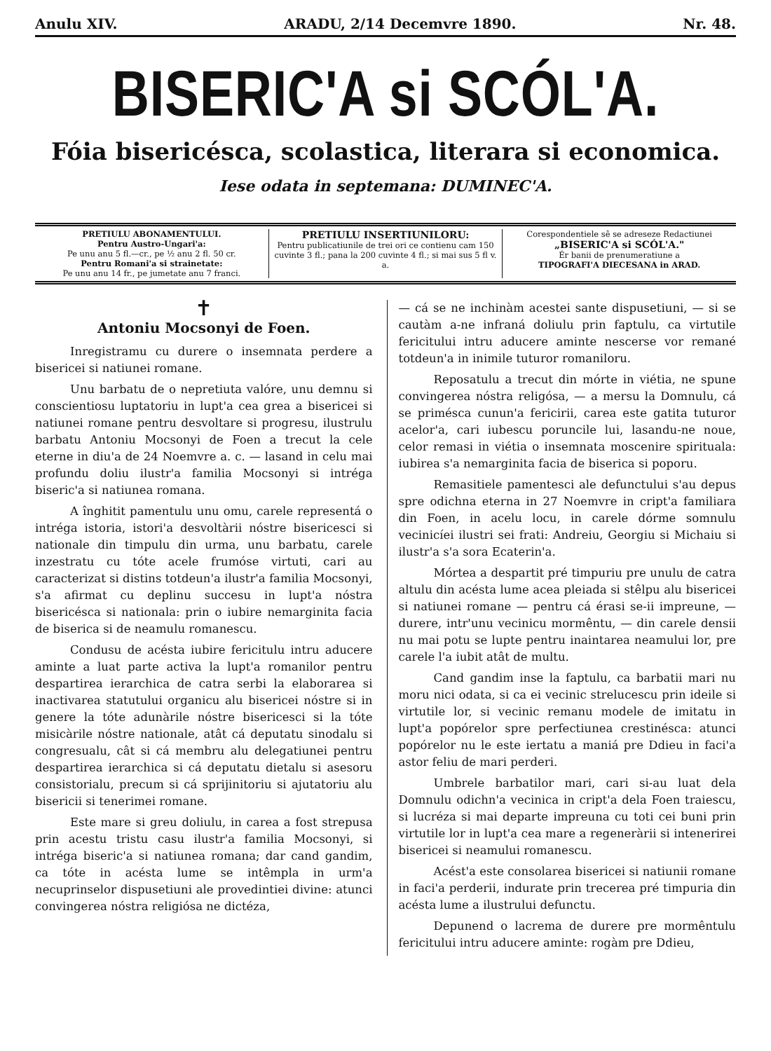Anulu XIV. ARADU, 2/14 Decemvre 1890. Nr. 48.
BISERIC'A si SCÓL'A.
Fóia bisericésca, scolastica, literara si economica.
Iese odata in septemana: DUMINEC'A.
PRETIULU ABONAMENTULUI.
Pentru Austro-Ungari'a:
Pe unu anu 5 fl.—cr., pe ½ anu 2 fl. 50 cr.
Pentru Romani'a si strainetate:
Pe unu anu 14 fr., pe jumetate anu 7 franci.
PRETIULU INSERTIUNILORU:
Pentru publicatiunile de trei ori ce contienu cam 150 cuvinte 3 fl.; pana la 200 cuvinte 4 fl.; si mai sus 5 fl v. a.
Corespondentiele sê se adreseze Redactiunei
„BISERIC'A si SCÓL'A."
Ér banii de prenumeratiune a
TIPOGRAFI'A DIECESANA in ARAD.
✝
Antoniu Mocsonyi de Foen.
Inregistramu cu durere o insemnata perdere a bisericei si natiunei romane.
Unu barbatu de o nepretiuta valóre, unu demnu si conscientiosu luptatoriu in lupt'a cea grea a bisericei si natiunei romane pentru desvoltare si progresu, ilustrulu barbatu Antoniu Mocsonyi de Foen a trecut la cele eterne in diu'a de 24 Noemvre a. c. — lasand in celu mai profundu doliu ilustr'a familia Mocsonyi si intréga biseric'a si natiunea romana.
A înghitit pamentulu unu omu, carele representá o intréga istoria, istori'a desvoltàrii nóstre bisericesci si nationale din timpulu din urma, unu barbatu, carele inzestratu cu tóte acele frumóse virtuti, cari au caracterizat si distins totdeun'a ilustr'a familia Mocsonyi, s'a afirmat cu deplinu succesu in lupt'a nóstra bisericésca si nationala: prin o iubire nemarginita facia de biserica si de neamulu romanescu.
Condusu de acésta iubire fericitulu intru aducere aminte a luat parte activa la lupt'a romanilor pentru despartirea ierarchica de catra serbi la elaborarea si inactivarea statutului organicu alu bisericei nóstre si in genere la tóte adunàrile nóstre bisericesci si la tóte misicàrile nóstre nationale, atât cá deputatu sinodalu si congresualu, cât si cá membru alu delegatiunei pentru despartirea ierarchica si cá deputatu dietalu si asesoru consistorialu, precum si cá sprijinitoriu si ajutatoriu alu bisericii si tenerimei romane.
Este mare si greu doliulu, in carea a fost strepusa prin acestu tristu casu ilustr'a familia Mocsonyi, si intréga biseric'a si natiunea romana; dar cand gandim, ca tóte in acésta lume se intêmpla in urm'a necuprinselor dispusetiuni ale provedintiei divine: atunci convingerea nóstra religiósa ne dictéza,
— cá se ne inchinàm acestei sante dispusetiuni, — si se cautàm a-ne infraná doliulu prin faptulu, ca virtutile fericitului intru aducere aminte nescerse vor remané totdeun'a in inimile tuturor romaniloru.
Reposatulu a trecut din mórte in viétia, ne spune convingerea nóstra religósa, — a mersu la Domnulu, cá se priméscа cunun'a fericirii, carea este gatita tuturor acelor'a, cari iubescu poruncile lui, lasandu-ne noue, celor remasi in viétia o insemnata moscenire spirituala: iubirea s'a nemarginita facia de biserica si poporu.
Remasitiele pamentesci ale defunctului s'au depus spre odichna eterna in 27 Noemvre in cript'a familiara din Foen, in acelu locu, in carele dórme somnulu vecinicíei ilustri sei frati: Andreiu, Georgiu si Michaiu si ilustr'a s'a sora Ecaterin'a.
Mórtea a despartit pré timpuriu pre unulu de catra altulu din acésta lume acea pleiada si stêlpu alu bisericei si natiunei romane — pentru cá érasi se-ii impreune, — durere, intr'unu vecinicu mormêntu, — din carele densii nu mai potu se lupte pentru inaintarea neamului lor, pre carele l'a iubit atât de multu.
Cand gandim inse la faptulu, ca barbatii mari nu moru nici odata, si ca ei vecinic strelucescu prin ideile si virtutile lor, si vecinic remanu modele de imitatu in lupt'a popórelor spre perfectiunea crestinésca: atunci popórelor nu le este iertatu a maniá pre Ddieu in faci'a astor feliu de mari perderi.
Umbrele barbatilor mari, cari si-au luat dela Domnulu odichn'a vecinica in cript'a dela Foen traiescu, si lucréza si mai departe impreuna cu toti cei buni prin virtutile lor in lupt'a cea mare a regeneràrii si intenerirei bisericei si neamului romanescu.
Acést'a este consolarea bisericei si natiunii romane in faci'a perderii, indurate prin trecerea pré timpuria din acésta lume a ilustrului defunctu.
Depunend o lacrema de durere pre mormêntulu fericitului intru aducere aminte: rogàm pre Ddieu,